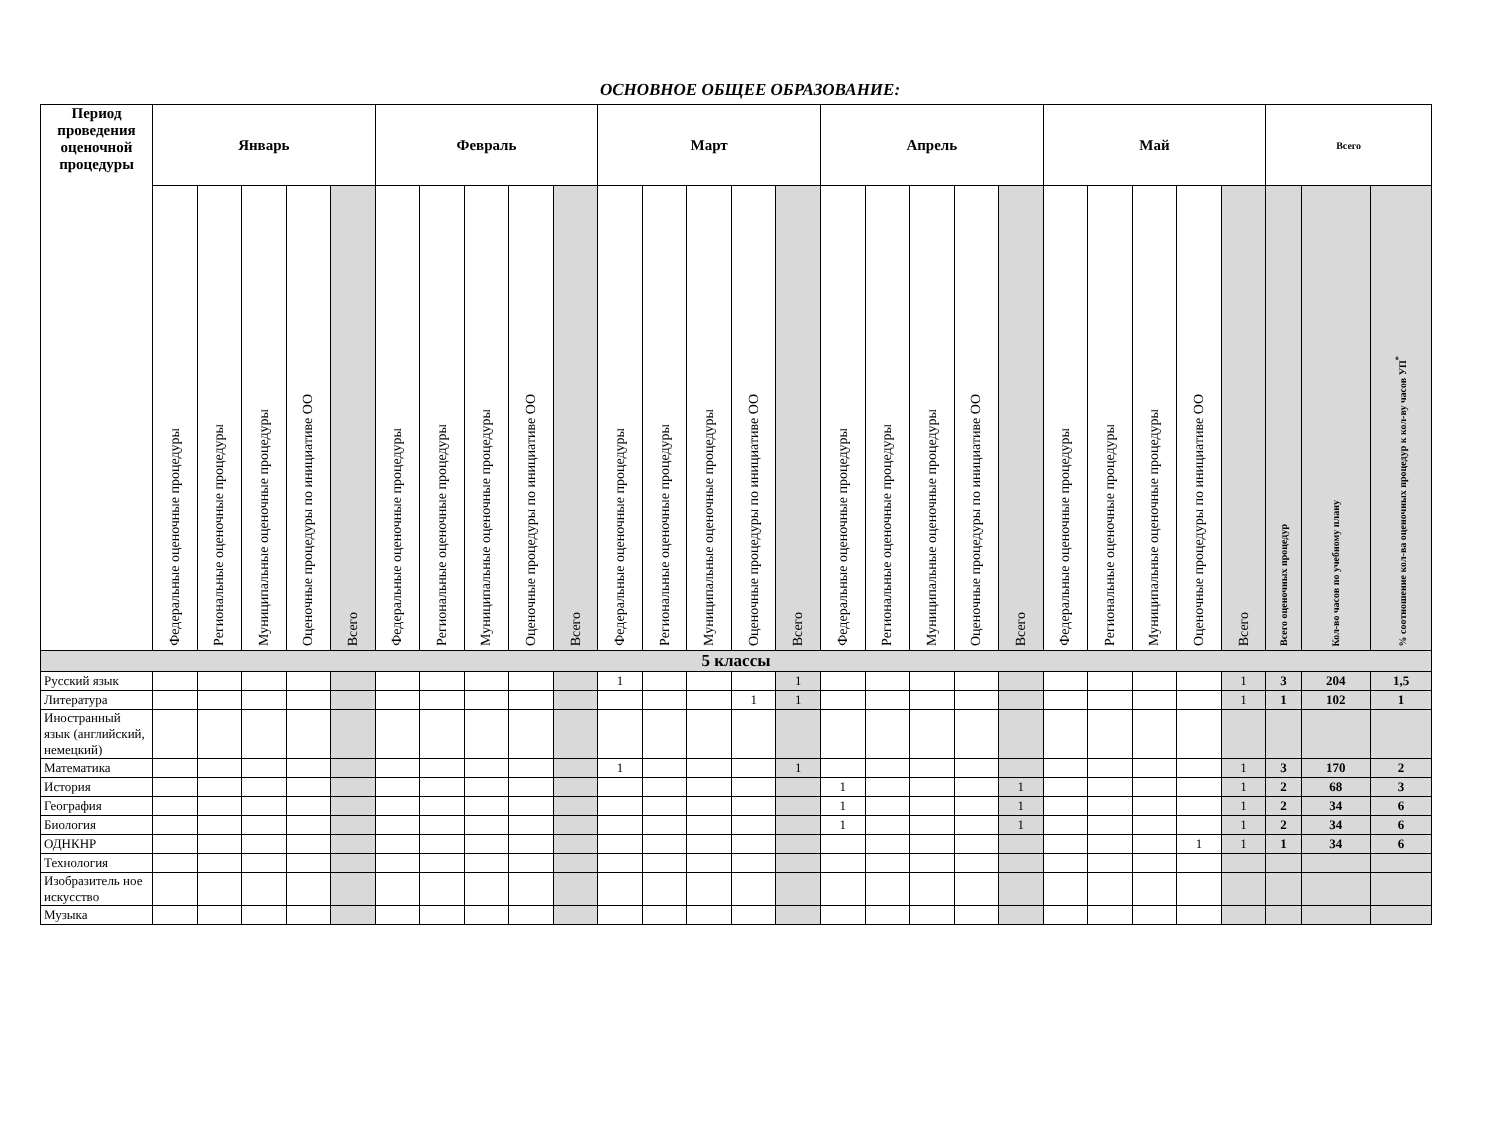ОСНОВНОЕ ОБЩЕЕ ОБРАЗОВАНИЕ:
| Период проведения оценочной процедуры | Январь | | | | | Февраль | | | | | Март | | | | | Апрель | | | | | Май | | | | | Всего | | |
| --- | --- | --- | --- | --- | --- | --- | --- | --- | --- | --- | --- | --- | --- | --- | --- | --- | --- | --- | --- | --- | --- | --- | --- | --- | --- | --- | --- | --- |
| | Федеральные оценочные процедуры | Региональные оценочные процедуры | Муниципальные оценочные процедуры | Оценочные процедуры по инициативе ОО | Всего | Федеральные оценочные процедуры | Региональные оценочные процедуры | Муниципальные оценочные процедуры | Оценочные процедуры по инициативе ОО | Всего | Федеральные оценочные процедуры | Региональные оценочные процедуры | Муниципальные оценочные процедуры | Оценочные процедуры по инициативе ОО | Всего | Федеральные оценочные процедуры | Региональные оценочные процедуры | Муниципальные оценочные процедуры | Оценочные процедуры по инициативе ОО | Всего | Федеральные оценочные процедуры | Региональные оценочные процедуры | Муниципальные оценочные процедуры | Оценочные процедуры по инициативе ОО | Всего | Всего оценочных процедур | Кол-во часов по учебному плану | % соотношение кол-ва оценочных процедур к кол-ву часов УП<sup>*</sup> |
| 5 классы | | | | | | | | | | | | | | | | | | | | | | | | | | | | |
| Русский язык | | | | | | | | | | | 1 | | | | 1 | | | | | | | | | | 1 | 3 | 204 | 1,5 |
| Литература | | | | | | | | | | | | | | 1 | 1 | | | | | | | | | | 1 | 1 | 102 | 1 |
| Иностранный язык (английский, немецкий) | | | | | | | | | | | | | | | | | | | | | | | | | | | | |
| Математика | | | | | | | | | | | 1 | | | | 1 | | | | | | | | | | 1 | 3 | 170 | 2 |
| История | | | | | | | | | | | | | | | | 1 | | | | 1 | | | | | 1 | 2 | 68 | 3 |
| География | | | | | | | | | | | | | | | | 1 | | | | 1 | | | | | 1 | 2 | 34 | 6 |
| Биология | | | | | | | | | | | | | | | | 1 | | | | 1 | | | | | 1 | 2 | 34 | 6 |
| ОДНКНР | | | | | | | | | | | | | | | | | | | | | | | | 1 | 1 | 1 | 34 | 6 |
| Технология | | | | | | | | | | | | | | | | | | | | | | | | | | | | |
| Изобразитель ное искусство | | | | | | | | | | | | | | | | | | | | | | | | | | | | |
| Музыка | | | | | | | | | | | | | | | | | | | | | | | | | | | | |